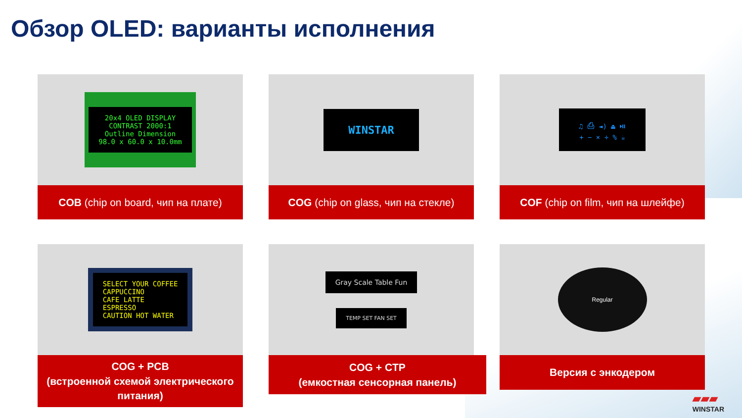Обзор OLED: варианты исполнения
20x4 OLED DISPLAY
CONTRAST 2000:1
Outline Dimension
98.0 x 60.0 x 10.0mm
COB (chip on board, чип на плате)
WINSTAR
COG (chip on glass, чип на стекле)
♫ ⎙ ◄) ⏏ ⏯
+ − × ÷ % ☕
COF (chip on film, чип на шлейфе)
SELECT YOUR COFFEE
CAPPUCCINO
CAFE LATTE
ESPRESSO
CAUTION HOT WATER
COG + PCB
(встроенной схемой электрического питания)
Gray Scale Table Fun
TEMP SET FAN SET
COG + CTP
(емкостная сенсорная панель)
Regular
Версия с энкодером
▰▰▰
WINSTAR